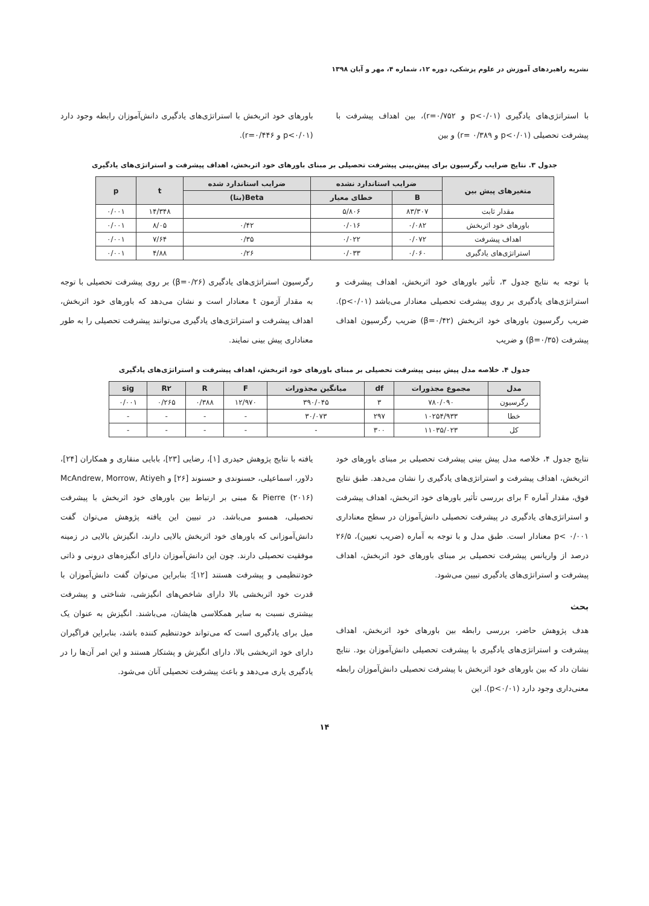نشریه راهبردهای آموزش در علوم پزشکی، دوره ۱۲، شماره ۴، مهر و آبان ۱۳۹۸
با استراتژی‌های یادگیری (p<۰/۰۱ و r=۰/۷۵۲)، بین اهداف پیشرفت با پیشرفت تحصیلی (p<۰/۰۱ و r= ۰/۳۸۹) و بین
باورهای خود اثربخش با استراتژی‌های یادگیری دانش‌آموزان رابطه وجود دارد (p<۰/۰۱ و r=۰/۴۴۶).
جدول ۳. نتایج ضرایب رگرسیون برای پیش‌بینی پیشرفت تحصیلی بر مبنای باورهای خود اثربخش، اهداف پیشرفت و استراتژی‌های یادگیری
| متغیرهای پیش بین | ضرایب استاندارد نشده | | ضرایب استاندارد شده | t | p |
| --- | --- | --- | --- | --- | --- |
| | B | خطای معیار | Beta(بتا) | | |
| مقدار ثابت | ۸۳/۳۰۷ | ۵/۸۰۶ | | ۱۴/۳۴۸ | ۰/۰۰۱ |
| باورهای خود اثربخش | ۰/۰۸۲ | ۰/۰۱۶ | ۰/۴۲ | ۸/۰۵ | ۰/۰۰۱ |
| اهداف پیشرفت | ۰/۰۷۲ | ۰/۰۲۲ | ۰/۳۵ | ۷/۶۴ | ۰/۰۰۱ |
| استراتژی‌های یادگیری | ۰/۰۶۰ | ۰/۰۳۳ | ۰/۲۶ | ۴/۸۸ | ۰/۰۰۱ |
با توجه به نتایج جدول ۳، تأثیر باورهای خود اثربخش، اهداف پیشرفت و استراتژی‌های یادگیری بر روی پیشرفت تحصیلی معنادار می‌باشد (p<۰/۰۱). ضریب رگرسیون باورهای خود اثربخش (β=۰/۴۲) ضریب رگرسیون اهداف پیشرفت (β=۰/۳۵) و ضریب
رگرسیون استراتژی‌های یادگیری (β=۰/۲۶) بر روی پیشرفت تحصیلی با توجه به مقدار آزمون t معنادار است و نشان می‌دهد که باورهای خود اثربخش، اهداف پیشرفت و استراتژی‌های یادگیری می‌توانند پیشرفت تحصیلی را به طور معناداری پیش بینی نمایند.
جدول ۴. خلاصه مدل پیش بینی پیشرفت تحصیلی بر مبنای باورهای خود اثربخش، اهداف پیشرفت و استراتژی‌های یادگیری
| مدل | مجموع مجذورات | df | میانگین مجذورات | F | R | R۲ | sig |
| --- | --- | --- | --- | --- | --- | --- | --- |
| رگرسیون | ۷۸۰/۰۹۰ | ۳ | ۳۹۰/۰۴۵ | ۱۲/۹۷۰ | ۰/۳۸۸ | ۰/۲۶۵ | ۰/۰۰۱ |
| خطا | ۱۰۲۵۴/۹۳۳ | ۲۹۷ | ۳۰/۰۷۳ | - | - | - | - |
| کل | ۱۱۰۳۵/۰۲۳ | ۳۰۰ | - | - | - | - | - |
نتایج جدول ۴، خلاصه مدل پیش بینی پیشرفت تحصیلی بر مبنای باورهای خود اثربخش، اهداف پیشرفت و استراتژی‌های یادگیری را نشان می‌دهد. طبق نتایج فوق، مقدار آماره F برای بررسی تأثیر باورهای خود اثربخش، اهداف پیشرفت و استراتژی‌های یادگیری در پیشرفت تحصیلی دانش‌آموزان در سطح معناداری ۰/۰۰۱ >p معنادار است. طبق مدل و با توجه به آماره (ضریب تعیین)، ۲۶/۵ درصد از واریانس پیشرفت تحصیلی بر مبنای باورهای خود اثربخش، اهداف پیشرفت و استراتژی‌های یادگیری تبیین می‌شود.
بحث
هدف پژوهش حاضر، بررسی رابطه بین باورهای خود اثربخش، اهداف پیشرفت و استراتژی‌های یادگیری با پیشرفت تحصیلی دانش‌آموزان بود. نتایج نشان داد که بین باورهای خود اثربخش با پیشرفت تحصیلی دانش‌آموزان رابطه معنی‌داری وجود دارد (p<۰/۰۱). این
یافته با نتایج پژوهش حیدری [۱]، رضایی [۲۳]، بابایی منقاری و همکاران [۲۴]، دلاور، اسماعیلی، حسنوندی و حسنوند [۲۶] و McAndrew, Morrow, Atiyeh & Pierre (۲۰۱۶) مبنی بر ارتباط بین باورهای خود اثربخش با پیشرفت تحصیلی، همسو می‌باشد. در تبیین این یافته پژوهش می‌توان گفت دانش‌آموزانی که باورهای خود اثربخش بالایی دارند، انگیزش بالایی در زمینه موفقیت تحصیلی دارند. چون این دانش‌آموزان دارای انگیزه‌های درونی و ذاتی خودتنظیمی و پیشرفت هستند [۱۲]؛ بنابراین می‌توان گفت دانش‌آموزان با قدرت خود اثربخشی بالا دارای شاخص‌های انگیزشی، شناختی و پیشرفت بیشتری نسبت به سایر همکلاسی هایشان، می‌باشند. انگیزش به عنوان یک میل برای یادگیری است که می‌تواند خودتنظیم کننده باشد، بنابراین فراگیران دارای خود اثربخشی بالا، دارای انگیزش و پشتکار هستند و این امر آن‌ها را در یادگیری یاری می‌دهد و باعث پیشرفت تحصیلی آنان می‌شود.
۱۴